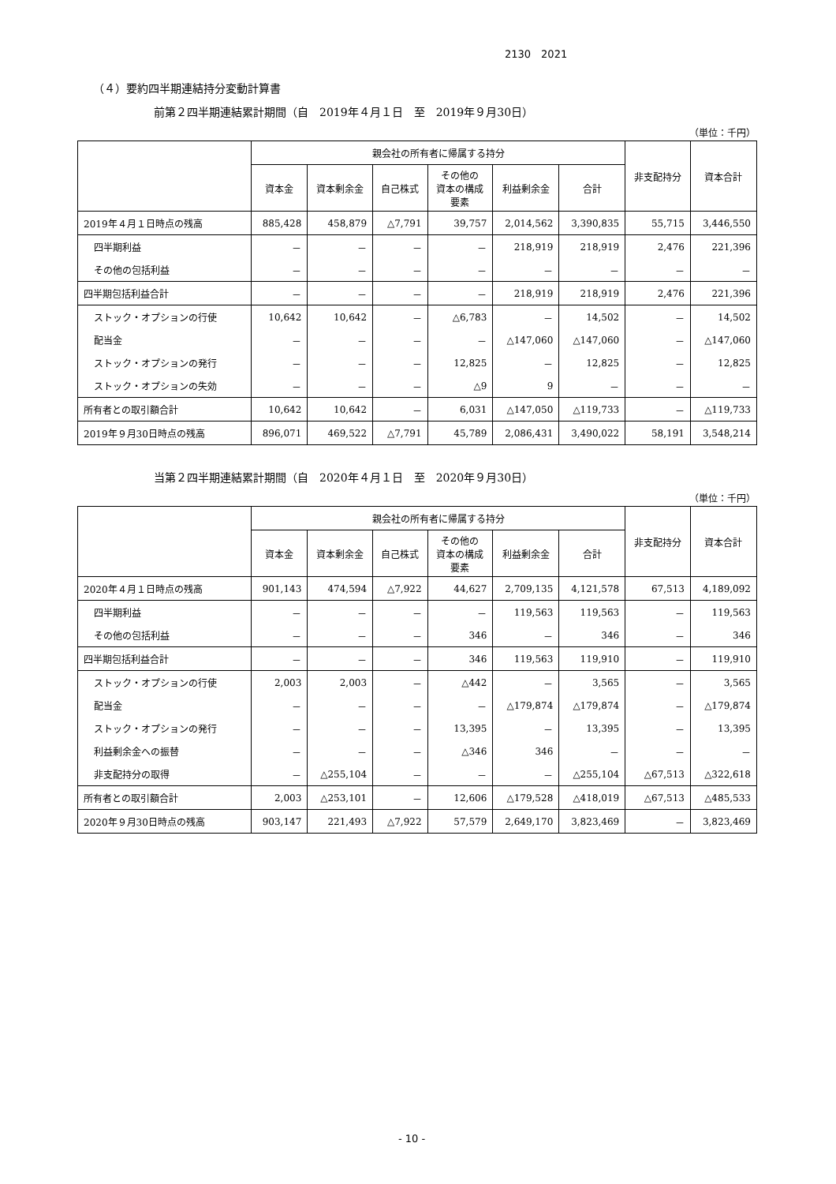2130　2021
（４）要約四半期連結持分変動計算書
前第２四半期連結累計期間（自　2019年４月１日　至　2019年９月30日）
（単位：千円）
| | 親会社の所有者に帰属する持分 | | | | | | 非支配持分 | 資本合計 |
| --- | --- | --- | --- | --- | --- | --- | --- | --- |
| | 資本金 | 資本剰余金 | 自己株式 | その他の 資本の構成 要素 | 利益剰余金 | 合計 | | |
| 2019年４月１日時点の残高 | 885,428 | 458,879 | △7,791 | 39,757 | 2,014,562 | 3,390,835 | 55,715 | 3,446,550 |
| 四半期利益 | － | － | － | － | 218,919 | 218,919 | 2,476 | 221,396 |
| その他の包括利益 | － | － | － | － | － | － | － | － |
| 四半期包括利益合計 | － | － | － | － | 218,919 | 218,919 | 2,476 | 221,396 |
| ストック・オプションの行使 | 10,642 | 10,642 | － | △6,783 | － | 14,502 | － | 14,502 |
| 配当金 | － | － | － | － | △147,060 | △147,060 | － | △147,060 |
| ストック・オプションの発行 | － | － | － | 12,825 | － | 12,825 | － | 12,825 |
| ストック・オプションの失効 | － | － | － | △9 | 9 | － | － | － |
| 所有者との取引額合計 | 10,642 | 10,642 | － | 6,031 | △147,050 | △119,733 | － | △119,733 |
| 2019年９月30日時点の残高 | 896,071 | 469,522 | △7,791 | 45,789 | 2,086,431 | 3,490,022 | 58,191 | 3,548,214 |
当第２四半期連結累計期間（自　2020年４月１日　至　2020年９月30日）
（単位：千円）
| | 親会社の所有者に帰属する持分 | | | | | | 非支配持分 | 資本合計 |
| --- | --- | --- | --- | --- | --- | --- | --- | --- |
| | 資本金 | 資本剰余金 | 自己株式 | その他の 資本の構成 要素 | 利益剰余金 | 合計 | | |
| 2020年４月１日時点の残高 | 901,143 | 474,594 | △7,922 | 44,627 | 2,709,135 | 4,121,578 | 67,513 | 4,189,092 |
| 四半期利益 | － | － | － | － | 119,563 | 119,563 | － | 119,563 |
| その他の包括利益 | － | － | － | 346 | － | 346 | － | 346 |
| 四半期包括利益合計 | － | － | － | 346 | 119,563 | 119,910 | － | 119,910 |
| ストック・オプションの行使 | 2,003 | 2,003 | － | △442 | － | 3,565 | － | 3,565 |
| 配当金 | － | － | － | － | △179,874 | △179,874 | － | △179,874 |
| ストック・オプションの発行 | － | － | － | 13,395 | － | 13,395 | － | 13,395 |
| 利益剰余金への振替 | － | － | － | △346 | 346 | － | － | － |
| 非支配持分の取得 | － | △255,104 | － | － | － | △255,104 | △67,513 | △322,618 |
| 所有者との取引額合計 | 2,003 | △253,101 | － | 12,606 | △179,528 | △418,019 | △67,513 | △485,533 |
| 2020年９月30日時点の残高 | 903,147 | 221,493 | △7,922 | 57,579 | 2,649,170 | 3,823,469 | － | 3,823,469 |
- 10 -